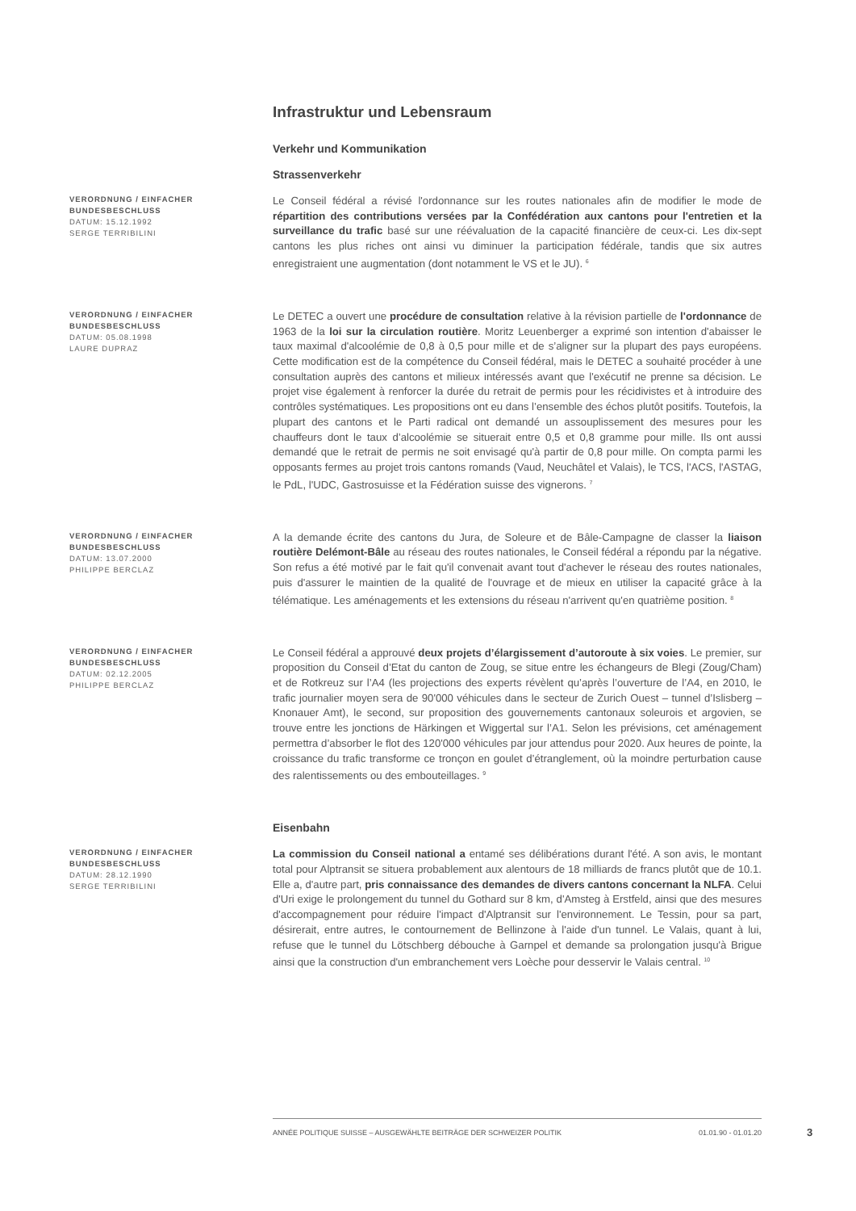Infrastruktur und Lebensraum
Verkehr und Kommunikation
Strassenverkehr
VERORDNUNG / EINFACHER BUNDESBESCHLUSS
DATUM: 15.12.1992
SERGE TERRIBILINI
Le Conseil fédéral a révisé l'ordonnance sur les routes nationales afin de modifier le mode de répartition des contributions versées par la Confédération aux cantons pour l'entretien et la surveillance du trafic basé sur une réévaluation de la capacité financière de ceux-ci. Les dix-sept cantons les plus riches ont ainsi vu diminuer la participation fédérale, tandis que six autres enregistraient une augmentation (dont notamment le VS et le JU). <sup>6</sup>
VERORDNUNG / EINFACHER BUNDESBESCHLUSS
DATUM: 05.08.1998
LAURE DUPRAZ
Le DETEC a ouvert une procédure de consultation relative à la révision partielle de l'ordonnance de 1963 de la loi sur la circulation routière. Moritz Leuenberger a exprimé son intention d'abaisser le taux maximal d'alcoolémie de 0,8 à 0,5 pour mille et de s’aligner sur la plupart des pays européens. Cette modification est de la compétence du Conseil fédéral, mais le DETEC a souhaité procéder à une consultation auprès des cantons et milieux intéressés avant que l'exécutif ne prenne sa décision. Le projet vise également à renforcer la durée du retrait de permis pour les récidivistes et à introduire des contrôles systématiques. Les propositions ont eu dans l’ensemble des échos plutôt positifs. Toutefois, la plupart des cantons et le Parti radical ont demandé un assouplissement des mesures pour les chauffeurs dont le taux d’alcoolémie se situerait entre 0,5 et 0,8 gramme pour mille. Ils ont aussi demandé que le retrait de permis ne soit envisagé qu'à partir de 0,8 pour mille. On compta parmi les opposants fermes au projet trois cantons romands (Vaud, Neuchâtel et Valais), le TCS, l'ACS, l'ASTAG, le PdL, l'UDC, Gastrosuisse et la Fédération suisse des vignerons. <sup>7</sup>
VERORDNUNG / EINFACHER BUNDESBESCHLUSS
DATUM: 13.07.2000
PHILIPPE BERCLAZ
A la demande écrite des cantons du Jura, de Soleure et de Bâle-Campagne de classer la liaison routière Delémont-Bâle au réseau des routes nationales, le Conseil fédéral a répondu par la négative. Son refus a été motivé par le fait qu'il convenait avant tout d'achever le réseau des routes nationales, puis d'assurer le maintien de la qualité de l'ouvrage et de mieux en utiliser la capacité grâce à la télématique. Les aménagements et les extensions du réseau n'arrivent qu'en quatrième position. <sup>8</sup>
VERORDNUNG / EINFACHER BUNDESBESCHLUSS
DATUM: 02.12.2005
PHILIPPE BERCLAZ
Le Conseil fédéral a approuvé deux projets d’élargissement d’autoroute à six voies. Le premier, sur proposition du Conseil d’Etat du canton de Zoug, se situe entre les échangeurs de Blegi (Zoug/Cham) et de Rotkreuz sur l’A4 (les projections des experts révèlent qu’après l’ouverture de l’A4, en 2010, le trafic journalier moyen sera de 90'000 véhicules dans le secteur de Zurich Ouest – tunnel d’Islisberg – Knonauer Amt), le second, sur proposition des gouvernements cantonaux soleurois et argovien, se trouve entre les jonctions de Härkingen et Wiggertal sur l’A1. Selon les prévisions, cet aménagement permettra d’absorber le flot des 120'000 véhicules par jour attendus pour 2020. Aux heures de pointe, la croissance du trafic transforme ce tronçon en goulet d’étranglement, où la moindre perturbation cause des ralentissements ou des embouteillages. <sup>9</sup>
Eisenbahn
VERORDNUNG / EINFACHER BUNDESBESCHLUSS
DATUM: 28.12.1990
SERGE TERRIBILINI
La commission du Conseil national a entamé ses délibérations durant l'été. A son avis, le montant total pour Alptransit se situera probablement aux alentours de 18 milliards de francs plutôt que de 10.1. Elle a, d'autre part, pris connaissance des demandes de divers cantons concernant la NLFA. Celui d'Uri exige le prolongement du tunnel du Gothard sur 8 km, d'Amsteg à Erstfeld, ainsi que des mesures d'accompagnement pour réduire l'impact d'Alptransit sur l'environnement. Le Tessin, pour sa part, désirerait, entre autres, le contournement de Bellinzone à l'aide d'un tunnel. Le Valais, quant à lui, refuse que le tunnel du Lötschberg débouche à Garnpel et demande sa prolongation jusqu'à Brigue ainsi que la construction d'un embranchement vers Loèche pour desservir le Valais central. <sup>10</sup>
ANNÉE POLITIQUE SUISSE – AUSGEWÄHLTE BEITRÄGE DER SCHWEIZER POLITIK 01.01.90 - 01.01.20
3